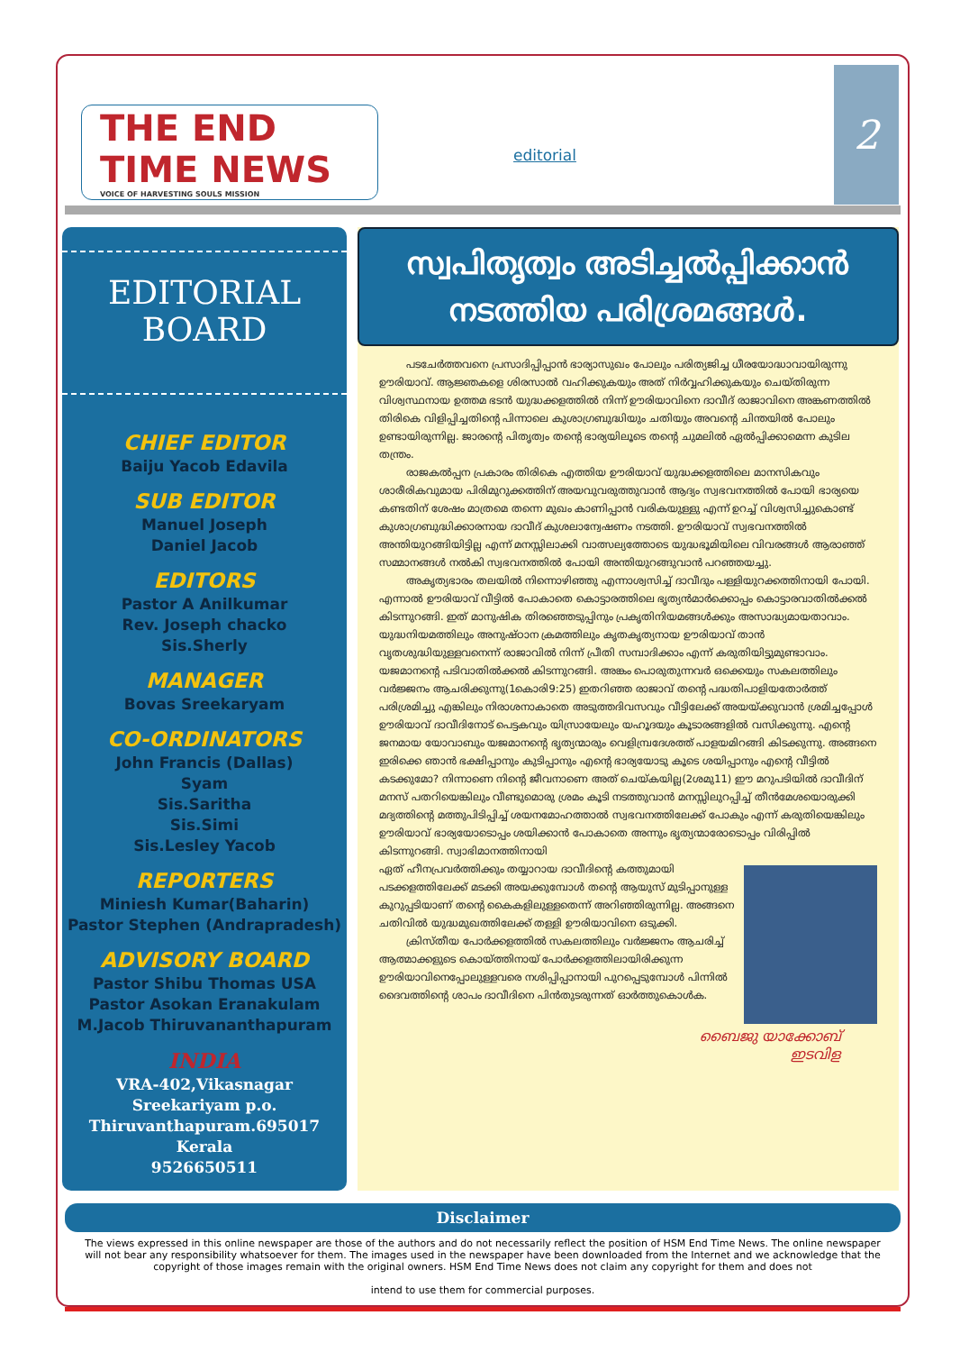THE END TIME NEWS
VOICE OF HARVESTING SOULS MISSION
editorial
2
EDITORIAL BOARD
CHIEF EDITOR
Baiju Yacob Edavila
SUB EDITOR
Manuel Joseph
Daniel Jacob
EDITORS
Pastor A Anilkumar
Rev. Joseph chacko
Sis.Sherly
MANAGER
Bovas Sreekaryam
CO-ORDINATORS
John Francis (Dallas)
Syam
Sis.Saritha
Sis.Simi
Sis.Lesley Yacob
REPORTERS
Miniesh Kumar(Baharin)
Pastor Stephen (Andrapradesh)
ADVISORY BOARD
Pastor Shibu Thomas USA
Pastor Asokan Eranakulam
M.Jacob Thiruvananthapuram
INDIA
VRA-402,Vikasnagar
Sreekariyam p.o.
Thiruvanthapuram.695017
Kerala
9526650511
സ്വപിതൃത്വം അടിച്ചൽപ്പിക്കാൻ
നടത്തിയ പരിശ്രമങ്ങൾ.
പടചേർത്തവനെ പ്രസാദിപ്പിപ്പാൻ ഭാര്യാസുഖം പോലും പരിത്യജിച്ച ധീരയോദ്ധാവായിരുന്നു ഊരിയാവ്. ആജ്ഞകളെ ശിരസാൽ വഹിക്കുകയും അത് നിർവ്വഹിക്കുകയും ചെയ്തിരുന്ന വിശ്വസ്ഥനായ ഉത്തമ ഭടൻ യുദ്ധക്കളത്തിൽ നിന്ന് ഊരിയാവിനെ ദാവീദ് രാജാവിനെ അങ്കണത്തിൽ തിരികെ വിളിപ്പിച്ചതിന്റെ പിന്നാലെ കുശാഗ്രബുദ്ധിയും ചതിയും അവന്റെ ചിന്തയിൽ പോലും ഉണ്ടായിരുന്നില്ല. ജാരന്റെ പിതൃത്വം തന്റെ ഭാര്യയിലൂടെ തന്റെ ചുമലിൽ ഏൽപ്പിക്കാമെന്ന കുടില തന്ത്രം.
രാജകൽപ്പന പ്രകാരം തിരികെ എത്തിയ ഊരിയാവ് യുദ്ധക്കളത്തിലെ മാനസികവും ശാരീരികവുമായ പിരിമുറുക്കത്തിന് അയവുവരുത്തുവാൻ ആദ്യം സ്വഭവനത്തിൽ പോയി ഭാര്യയെ കണ്ടതിന് ശേഷം മാത്രമെ തന്നെ മുഖം കാണിപ്പാൻ വരികയുള്ളു എന്ന് ഉറച്ച് വിശ്വസിച്ചുകൊണ്ട് കുശാഗ്രബുദ്ധിക്കാരനായ ദാവീദ് കുശലാന്വേഷണം നടത്തി. ഊരിയാവ് സ്വഭവനത്തിൽ അന്തിയുറങ്ങിയിട്ടില്ല എന്ന് മനസ്സിലാക്കി വാത്സല്യത്തോടെ യുദ്ധഭൂമിയിലെ വിവരങ്ങൾ ആരാഞ്ഞ് സമ്മാനങ്ങൾ നൽകി സ്വഭവനത്തിൽ പോയി അന്തിയുറങ്ങുവാൻ പറഞ്ഞയച്ചു.
അകൃത്യഭാരം തലയിൽ നിന്നൊഴിഞ്ഞു എന്നാശ്വസിച്ച് ദാവീദും പള്ളിയുറക്കത്തിനായി പോയി. എന്നാൽ ഊരിയാവ് വീട്ടിൽ പോകാതെ കൊട്ടാരത്തിലെ ഭൃത്യൻമാർക്കൊപ്പം കൊട്ടാരവാതിൽക്കൽ കിടന്നുറങ്ങി. ഇത് മാനുഷിക തിരഞ്ഞെടുപ്പിനും പ്രകൃതിനിയമങ്ങൾക്കും അസാദ്ധ്യമായതാവാം. യുദ്ധനിയമത്തിലും അനുഷ്ഠാന ക്രമത്തിലും കൃതകൃത്യനായ ഊരിയാവ് താൻ വൃതശുദ്ധിയുള്ളവനെന്ന് രാജാവിൽ നിന്ന് പ്രീതി സമ്പാദിക്കാം എന്ന് കരുതിയിട്ടുമുണ്ടാവാം. യജമാനന്റെ പടിവാതിൽക്കൽ കിടന്നുറങ്ങി. അങ്കം പൊരുതുന്നവർ ഒക്കെയും സകലത്തിലും വർജ്ജനം ആചരിക്കുന്നു(1കൊരി9:25) ഇതറിഞ്ഞ രാജാവ് തന്റെ പദ്ധതിപാളിയതോർത്ത് പരിശ്രമിച്ചു എങ്കിലും നിരാശനാകാതെ അടുത്തദിവസവും വീട്ടിലേക്ക് അയയ്ക്കുവാൻ ശ്രമിച്ചപ്പോൾ ഊരിയാവ് ദാവീദിനോട് പെട്ടകവും യിസ്രായേലും യഹൂദയും കൂടാരങ്ങളിൽ വസിക്കുന്നു. എന്റെ ജനമായ യോവാബും യജമാനന്റെ ഭൃത്യന്മാരും വെളിമ്പ്രദേശത്ത് പാളയമിറങ്ങി കിടക്കുന്നു. അങ്ങനെ ഇരിക്കെ ഞാൻ ഭക്ഷിപ്പാനും കുടിപ്പാനും എന്റെ ഭാര്യയോടു കൂടെ ശയിപ്പാനും എന്റെ വീട്ടിൽ കടക്കുമോ? നിന്നാണെ നിന്റെ ജീവനാണെ അത് ചെയ്കയില്ല(2ശമു11) ഈ മറുപടിയിൽ ദാവീദിന് മനസ് പതറിയെങ്കിലും വീണ്ടുമൊരു ശ്രമം കൂടി നടത്തുവാൻ മനസ്സിലുറപ്പിച്ച് തീൻമേശയൊരുക്കി മദ്യത്തിന്റെ മത്തുപിടിപ്പിച്ച് ശയനമോഹത്താൽ സ്വഭവനത്തിലേക്ക് പോകും എന്ന് കരുതിയെങ്കിലും ഊരിയാവ് ഭാര്യയോടൊപ്പം ശയിക്കാൻ പോകാതെ അന്നും ഭൃത്യന്മാരോടൊപ്പം വിരിപ്പിൽ കിടന്നുറങ്ങി. സ്വാഭിമാനത്തിനായി
ഏത് ഹീനപ്രവർത്തിക്കും തയ്യാറായ ദാവീദിന്റെ കത്തുമായി പടക്കളത്തിലേക്ക് മടക്കി അയക്കുമ്പോൾ തന്റെ ആയുസ് മുടിപ്പാനുള്ള കുറുപ്പടിയാണ് തന്റെ കൈകളിലുള്ളതെന്ന് അറിഞ്ഞിരുന്നില്ല. അങ്ങനെ ചതിവിൽ യുദ്ധമുഖത്തിലേക്ക് തള്ളി ഊരിയാവിനെ ഒടുക്കി.
ക്രിസ്തീയ പോർക്കളത്തിൽ സകലത്തിലും വർജ്ജനം ആചരിച്ച് ആത്മാക്കളുടെ കൊയ്ത്തിനായ് പോർക്കളത്തിലായിരിക്കുന്ന ഊരിയാവിനെപ്പോലുള്ളവരെ നശിപ്പിപ്പാനായി പുറപ്പെടുമ്പോൾ പിന്നിൽ ദൈവത്തിന്റെ ശാപം ദാവീദിനെ പിൻതുടരുന്നത് ഓർത്തുകൊൾക.
ബൈജു യാക്കോബ്
ഇടവിള
Disclaimer
The views expressed in this online newspaper are those of the authors and do not necessarily reflect the position of HSM End Time News. The online newspaper will not bear any responsibility whatsoever for them. The images used in the newspaper have been downloaded from the Internet and we acknowledge that the copyright of those images remain with the original owners. HSM End Time News does not claim any copyright for them and does not
intend to use them for commercial purposes.